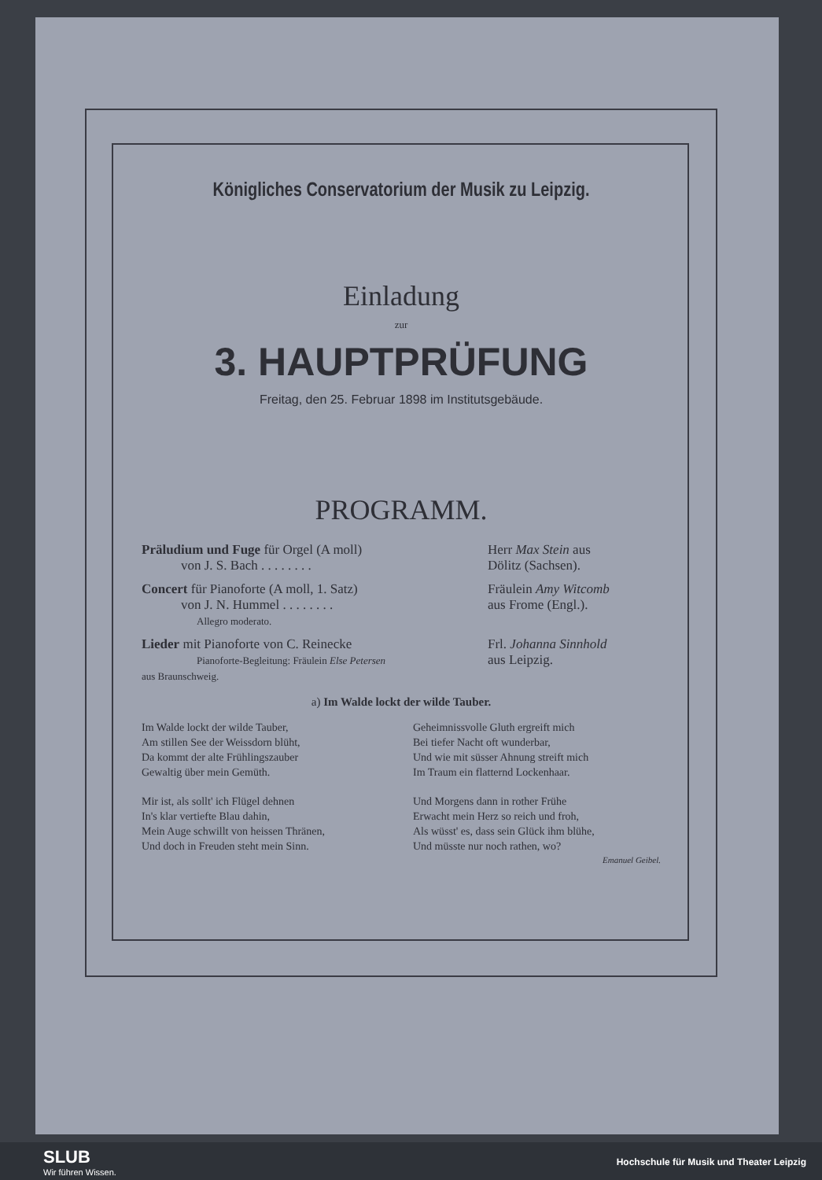Königliches Conservatorium der Musik zu Leipzig.
Einladung
zur
3. HAUPTPRÜFUNG
Freitag, den 25. Februar 1898 im Institutsgebäude.
PROGRAMM.
Präludium und Fuge für Orgel (A moll)
von J. S. Bach . . . . . . . .
Herr Max Stein aus
Dölitz (Sachsen).
Concert für Pianoforte (A moll, 1. Satz)
von J. N. Hummel . . . . . . . .
Allegro moderato.
Fräulein Amy Witcomb
aus Frome (Engl.).
Lieder mit Pianoforte von C. Reinecke
Pianoforte-Begleitung: Fräulein Else Petersen
aus Braunschweig.
Frl. Johanna Sinnhold
aus Leipzig.
a) Im Walde lockt der wilde Tauber.
Im Walde lockt der wilde Tauber,
Am stillen See der Weissdorn blüht,
Da kommt der alte Frühlingszauber
Gewaltig über mein Gemüth.
Mir ist, als sollt' ich Flügel dehnen
In's klar vertiefte Blau dahin,
Mein Auge schwillt von heissen Thränen,
Und doch in Freuden steht mein Sinn.
Geheimnissvolle Gluth ergreift mich
Bei tiefer Nacht oft wunderbar,
Und wie mit süsser Ahnung streift mich
Im Traum ein flatternd Lockenhaar.
Und Morgens dann in rother Frühe
Erwacht mein Herz so reich und froh,
Als wüsst' es, dass sein Glück ihm blühe,
Und müsste nur noch rathen, wo?
Emanuel Geibel.
SLUB
Wir führen Wissen.
Hochschule für Musik und Theater Leipzig